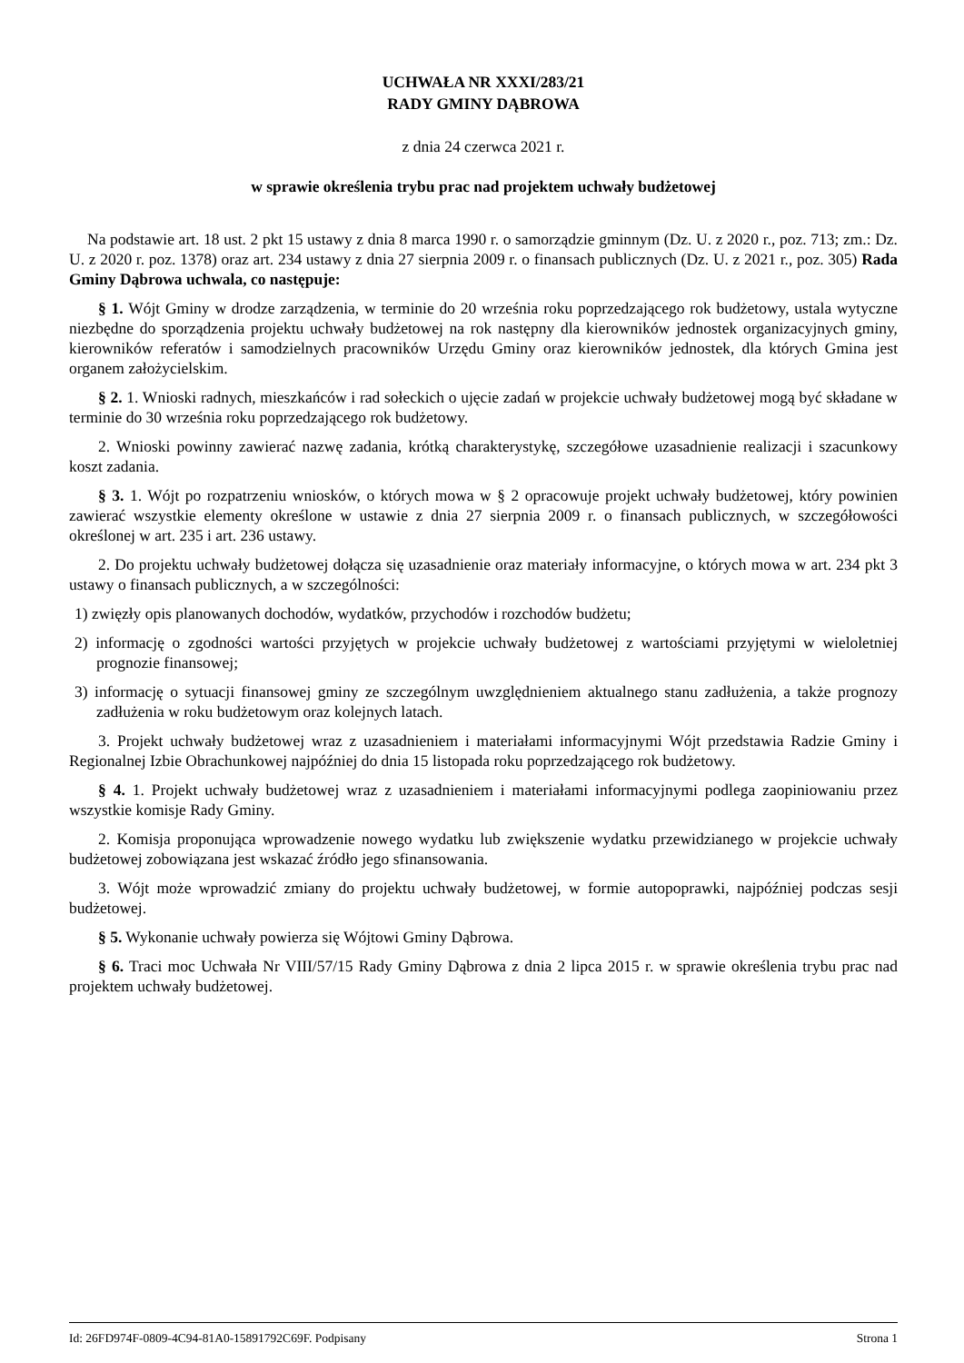UCHWAŁA NR XXXI/283/21
RADY GMINY DĄBROWA
z dnia 24 czerwca 2021 r.
w sprawie określenia trybu prac nad projektem uchwały budżetowej
Na podstawie art. 18 ust. 2 pkt 15 ustawy z dnia 8 marca 1990 r. o samorządzie gminnym (Dz. U. z 2020 r., poz. 713; zm.: Dz. U. z 2020 r. poz. 1378) oraz art. 234 ustawy z dnia 27 sierpnia 2009 r. o finansach publicznych (Dz. U. z 2021 r., poz. 305) Rada Gminy Dąbrowa uchwala, co następuje:
§ 1. Wójt Gminy w drodze zarządzenia, w terminie do 20 września roku poprzedzającego rok budżetowy, ustala wytyczne niezbędne do sporządzenia projektu uchwały budżetowej na rok następny dla kierowników jednostek organizacyjnych gminy, kierowników referatów i samodzielnych pracowników Urzędu Gminy oraz kierowników jednostek, dla których Gmina jest organem założycielskim.
§ 2. 1. Wnioski radnych, mieszkańców i rad sołeckich o ujęcie zadań w projekcie uchwały budżetowej mogą być składane w terminie do 30 września roku poprzedzającego rok budżetowy.
2. Wnioski powinny zawierać nazwę zadania, krótką charakterystykę, szczegółowe uzasadnienie realizacji i szacunkowy koszt zadania.
§ 3. 1. Wójt po rozpatrzeniu wniosków, o których mowa w § 2 opracowuje projekt uchwały budżetowej, który powinien zawierać wszystkie elementy określone w ustawie z dnia 27 sierpnia 2009 r. o finansach publicznych, w szczegółowości określonej w art. 235 i art. 236 ustawy.
2. Do projektu uchwały budżetowej dołącza się uzasadnienie oraz materiały informacyjne, o których mowa w art. 234 pkt 3 ustawy o finansach publicznych, a w szczególności:
1) zwięzły opis planowanych dochodów, wydatków, przychodów i rozchodów budżetu;
2) informację o zgodności wartości przyjętych w projekcie uchwały budżetowej z wartościami przyjętymi w wieloletniej prognozie finansowej;
3) informację o sytuacji finansowej gminy ze szczególnym uwzględnieniem aktualnego stanu zadłużenia, a także prognozy zadłużenia w roku budżetowym oraz kolejnych latach.
3. Projekt uchwały budżetowej wraz z uzasadnieniem i materiałami informacyjnymi Wójt przedstawia Radzie Gminy i Regionalnej Izbie Obrachunkowej najpóźniej do dnia 15 listopada roku poprzedzającego rok budżetowy.
§ 4. 1. Projekt uchwały budżetowej wraz z uzasadnieniem i materiałami informacyjnymi podlega zaopiniowaniu przez wszystkie komisje Rady Gminy.
2. Komisja proponująca wprowadzenie nowego wydatku lub zwiększenie wydatku przewidzianego w projekcie uchwały budżetowej zobowiązana jest wskazać źródło jego sfinansowania.
3. Wójt może wprowadzić zmiany do projektu uchwały budżetowej, w formie autopoprawki, najpóźniej podczas sesji budżetowej.
§ 5. Wykonanie uchwały powierza się Wójtowi Gminy Dąbrowa.
§ 6. Traci moc Uchwała Nr VIII/57/15 Rady Gminy Dąbrowa z dnia 2 lipca 2015 r. w sprawie określenia trybu prac nad projektem uchwały budżetowej.
Id: 26FD974F-0809-4C94-81A0-15891792C69F. Podpisany Strona 1